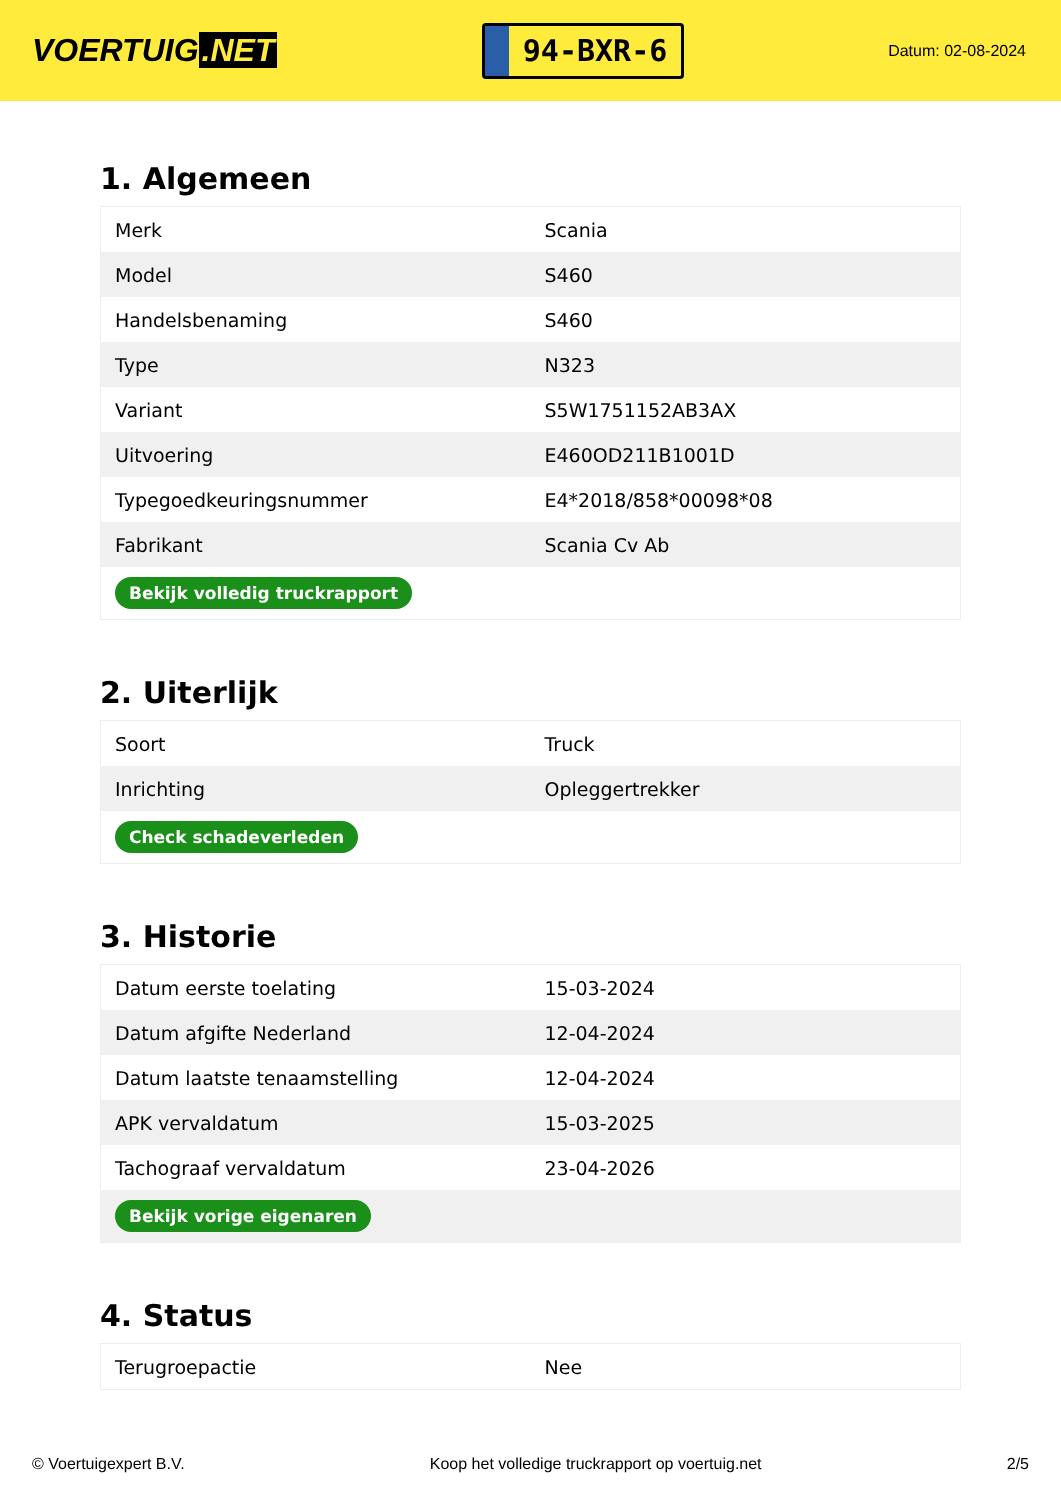VOERTUIG.NET
94-BXR-6
Datum: 02-08-2024
1. Algemeen
| Merk | Scania |
| Model | S460 |
| Handelsbenaming | S460 |
| Type | N323 |
| Variant | S5W1751152AB3AX |
| Uitvoering | E460OD211B1001D |
| Typegoedkeuringsnummer | E4*2018/858*00098*08 |
| Fabrikant | Scania Cv Ab |
| Bekijk volledig truckrapport | |
2. Uiterlijk
| Soort | Truck |
| Inrichting | Opleggertrekker |
| Check schadeverleden | |
3. Historie
| Datum eerste toelating | 15-03-2024 |
| Datum afgifte Nederland | 12-04-2024 |
| Datum laatste tenaamstelling | 12-04-2024 |
| APK vervaldatum | 15-03-2025 |
| Tachograaf vervaldatum | 23-04-2026 |
| Bekijk vorige eigenaren | |
4. Status
| Terugroepactie | Nee |
© Voertuigexpert B.V. Koop het volledige truckrapport op voertuig.net 2/5